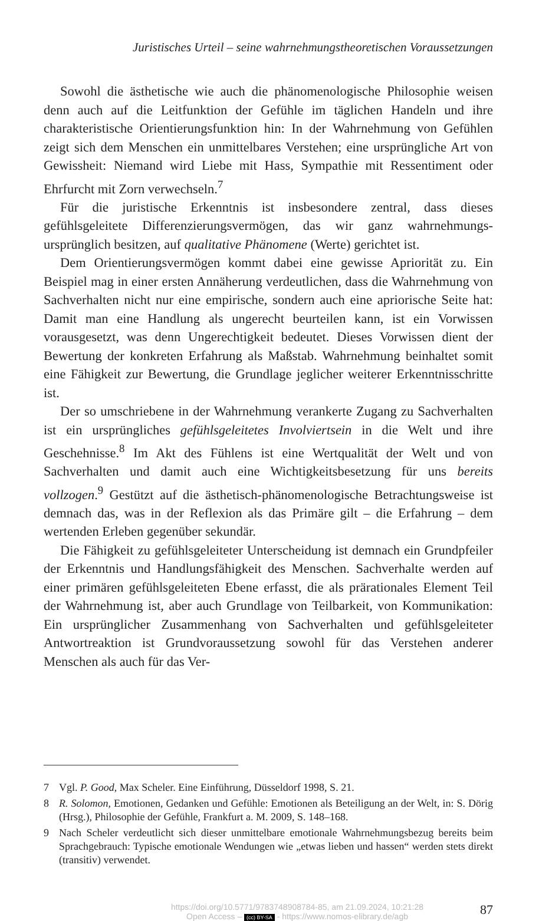Juristisches Urteil – seine wahrnehmungstheoretischen Voraussetzungen
Sowohl die ästhetische wie auch die phänomenologische Philosophie weisen denn auch auf die Leitfunktion der Gefühle im täglichen Handeln und ihre charakteristische Orientierungsfunktion hin: In der Wahrnehmung von Gefühlen zeigt sich dem Menschen ein unmittelbares Verstehen; eine ursprüngliche Art von Gewissheit: Niemand wird Liebe mit Hass, Sympathie mit Ressentiment oder Ehrfurcht mit Zorn verwechseln.<sup>7</sup>
Für die juristische Erkenntnis ist insbesondere zentral, dass dieses gefühlsgeleitete Differenzierungsvermögen, das wir ganz wahrnehmungs-ursprünglich besitzen, auf qualitative Phänomene (Werte) gerichtet ist.
Dem Orientierungsvermögen kommt dabei eine gewisse Apriorität zu. Ein Beispiel mag in einer ersten Annäherung verdeutlichen, dass die Wahrnehmung von Sachverhalten nicht nur eine empirische, sondern auch eine apriorische Seite hat: Damit man eine Handlung als ungerecht beurteilen kann, ist ein Vorwissen vorausgesetzt, was denn Ungerechtigkeit bedeutet. Dieses Vorwissen dient der Bewertung der konkreten Erfahrung als Maßstab. Wahrnehmung beinhaltet somit eine Fähigkeit zur Bewertung, die Grundlage jeglicher weiterer Erkenntnisschritte ist.
Der so umschriebene in der Wahrnehmung verankerte Zugang zu Sachverhalten ist ein ursprüngliches gefühlsgeleitetes Involviertsein in die Welt und ihre Geschehnisse.<sup>8</sup> Im Akt des Fühlens ist eine Wertqualität der Welt und von Sachverhalten und damit auch eine Wichtigkeitsbesetzung für uns bereits vollzogen.<sup>9</sup> Gestützt auf die ästhetisch-phänomenologische Betrachtungsweise ist demnach das, was in der Reflexion als das Primäre gilt – die Erfahrung – dem wertenden Erleben gegenüber sekundär.
Die Fähigkeit zu gefühlsgeleiteter Unterscheidung ist demnach ein Grundpfeiler der Erkenntnis und Handlungsfähigkeit des Menschen. Sachverhalte werden auf einer primären gefühlsgeleiteten Ebene erfasst, die als prärationales Element Teil der Wahrnehmung ist, aber auch Grundlage von Teilbarkeit, von Kommunikation: Ein ursprünglicher Zusammenhang von Sachverhalten und gefühlsgeleiteter Antwortreaktion ist Grundvoraussetzung sowohl für das Verstehen anderer Menschen als auch für das Ver-
7 Vgl. P. Good, Max Scheler. Eine Einführung, Düsseldorf 1998, S. 21.
8 R. Solomon, Emotionen, Gedanken und Gefühle: Emotionen als Beteiligung an der Welt, in: S. Dörig (Hrsg.), Philosophie der Gefühle, Frankfurt a. M. 2009, S. 148–168.
9 Nach Scheler verdeutlicht sich dieser unmittelbare emotionale Wahrnehmungsbezug bereits beim Sprachgebrauch: Typische emotionale Wendungen wie „etwas lieben und hassen“ werden stets direkt (transitiv) verwendet.
https://doi.org/10.5771/9783748908784-85, am 21.09.2024, 10:21:28
Open Access – (cc) BY-SA - https://www.nomos-elibrary.de/agb
87